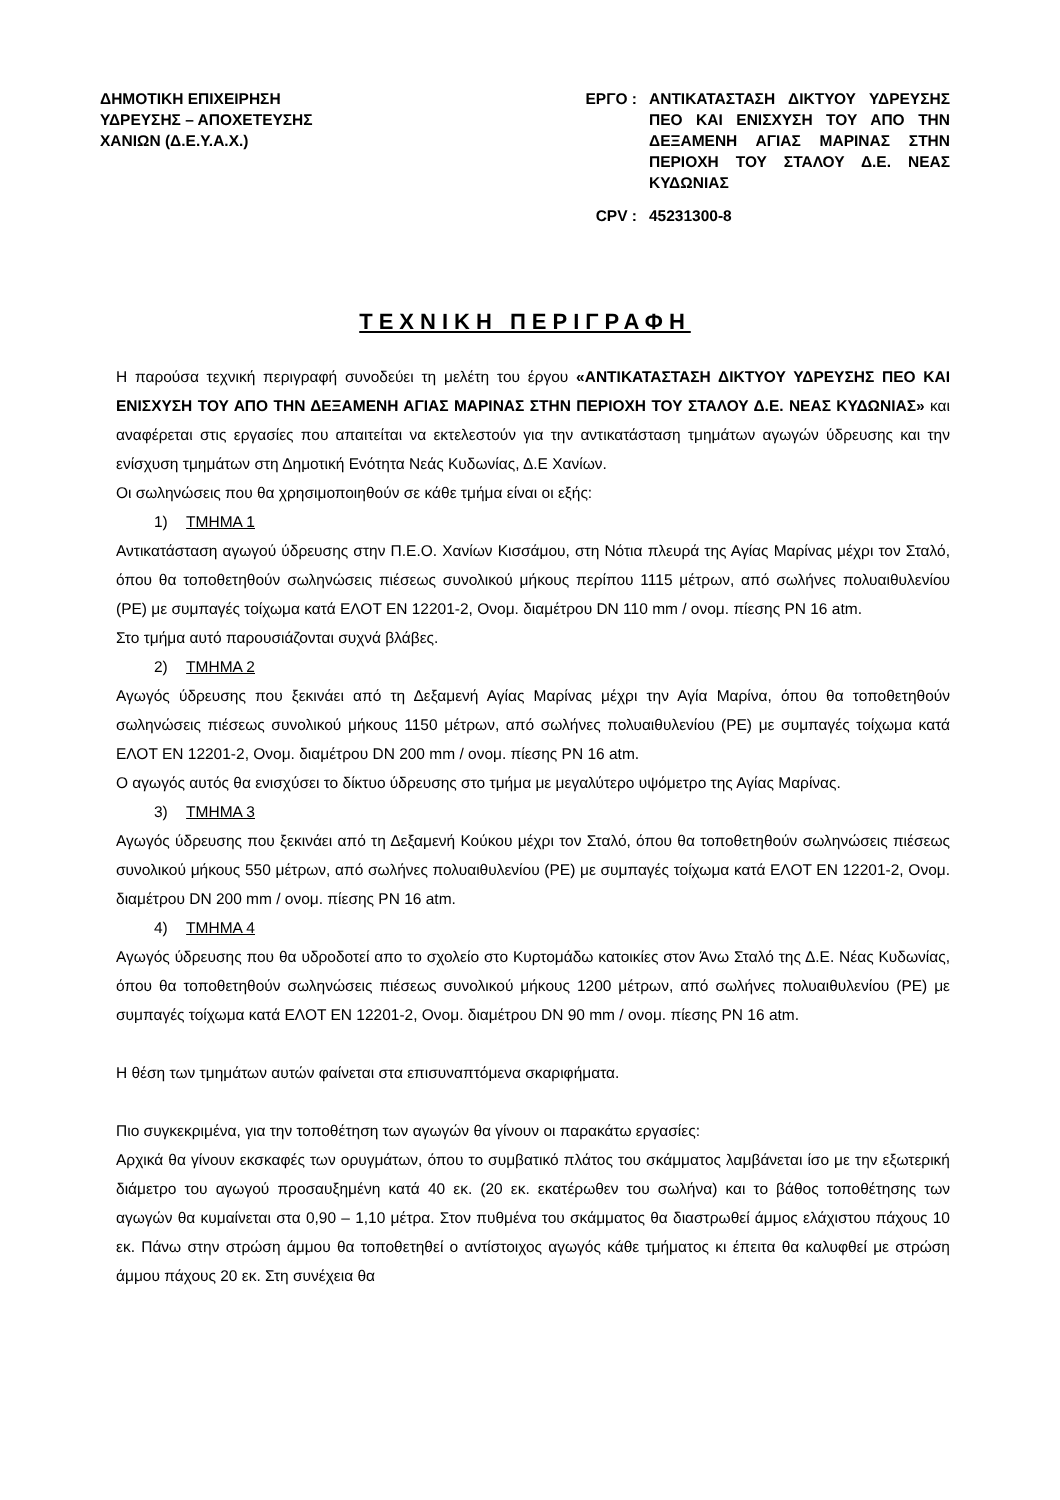ΔΗΜΟΤΙΚΗ ΕΠΙΧΕΙΡΗΣΗ
ΥΔΡΕΥΣΗΣ – ΑΠΟΧΕΤΕΥΣΗΣ
ΧΑΝΙΩΝ (Δ.Ε.Υ.Α.Χ.)
ΕΡΓΟ : ΑΝΤΙΚΑΤΑΣΤΑΣΗ ΔΙΚΤΥΟΥ ΥΔΡΕΥΣΗΣ ΠΕΟ ΚΑΙ ΕΝΙΣΧΥΣΗ ΤΟΥ ΑΠΟ ΤΗΝ ΔΕΞΑΜΕΝΗ ΑΓΙΑΣ ΜΑΡΙΝΑΣ ΣΤΗΝ ΠΕΡΙΟΧΗ ΤΟΥ ΣΤΑΛΟΥ Δ.Ε. ΝΕΑΣ ΚΥΔΩΝΙΑΣ
CPV : 45231300-8
ΤΕΧΝΙΚΗ ΠΕΡΙΓΡΑΦΗ
Η παρούσα τεχνική περιγραφή συνοδεύει τη μελέτη του έργου «ΑΝΤΙΚΑΤΑΣΤΑΣΗ ΔΙΚΤΥΟΥ ΥΔΡΕΥΣΗΣ ΠΕΟ ΚΑΙ ΕΝΙΣΧΥΣΗ ΤΟΥ ΑΠΟ ΤΗΝ ΔΕΞΑΜΕΝΗ ΑΓΙΑΣ ΜΑΡΙΝΑΣ ΣΤΗΝ ΠΕΡΙΟΧΗ ΤΟΥ ΣΤΑΛΟΥ Δ.Ε. ΝΕΑΣ ΚΥΔΩΝΙΑΣ» και αναφέρεται στις εργασίες που απαιτείται να εκτελεστούν για την αντικατάσταση τμημάτων αγωγών ύδρευσης και την ενίσχυση τμημάτων στη Δημοτική Ενότητα Νεάς Κυδωνίας, Δ.Ε Χανίων.
Οι σωληνώσεις που θα χρησιμοποιηθούν σε κάθε τμήμα είναι οι εξής:
1) ΤΜΗΜΑ 1
Αντικατάσταση αγωγού ύδρευσης στην Π.Ε.Ο. Χανίων Κισσάμου, στη Νότια πλευρά της Αγίας Μαρίνας μέχρι τον Σταλό, όπου θα τοποθετηθούν σωληνώσεις πιέσεως συνολικού μήκους περίπου 1115 μέτρων, από σωλήνες πολυαιθυλενίου (PE) με συμπαγές τοίχωμα κατά ΕΛΟΤ ΕΝ 12201-2, Ονομ. διαμέτρου DN 110 mm / ονομ. πίεσης PN 16 atm.
Στο τμήμα αυτό παρουσιάζονται συχνά βλάβες.
2) ΤΜΗΜΑ 2
Αγωγός ύδρευσης που ξεκινάει από τη Δεξαμενή Αγίας Μαρίνας μέχρι την Αγία Μαρίνα, όπου θα τοποθετηθούν σωληνώσεις πιέσεως συνολικού μήκους 1150 μέτρων, από σωλήνες πολυαιθυλενίου (PE) με συμπαγές τοίχωμα κατά ΕΛΟΤ ΕΝ 12201-2, Ονομ. διαμέτρου DN 200 mm / ονομ. πίεσης PN 16 atm.
Ο αγωγός αυτός θα ενισχύσει το δίκτυο ύδρευσης στο τμήμα με μεγαλύτερο υψόμετρο της Αγίας Μαρίνας.
3) ΤΜΗΜΑ 3
Αγωγός ύδρευσης που ξεκινάει από τη Δεξαμενή Κούκου μέχρι τον Σταλό, όπου θα τοποθετηθούν σωληνώσεις πιέσεως συνολικού μήκους 550 μέτρων, από σωλήνες πολυαιθυλενίου (PE) με συμπαγές τοίχωμα κατά ΕΛΟΤ ΕΝ 12201-2, Ονομ. διαμέτρου DN 200 mm / ονομ. πίεσης PN 16 atm.
4) ΤΜΗΜΑ 4
Αγωγός ύδρευσης που θα υδροδοτεί απο το σχολείο στο Κυρτομάδω κατοικίες στον Άνω Σταλό της Δ.Ε. Νέας Κυδωνίας, όπου θα τοποθετηθούν σωληνώσεις πιέσεως συνολικού μήκους 1200 μέτρων, από σωλήνες πολυαιθυλενίου (PE) με συμπαγές τοίχωμα κατά ΕΛΟΤ ΕΝ 12201-2, Ονομ. διαμέτρου DN 90 mm / ονομ. πίεσης PN 16 atm.
Η θέση των τμημάτων αυτών φαίνεται στα επισυναπτόμενα σκαριφήματα.
Πιο συγκεκριμένα, για την τοποθέτηση των αγωγών θα γίνουν οι παρακάτω εργασίες:
Αρχικά θα γίνουν εκσκαφές των ορυγμάτων, όπου το συμβατικό πλάτος του σκάμματος λαμβάνεται ίσο με την εξωτερική διάμετρο του αγωγού προσαυξημένη κατά 40 εκ. (20 εκ. εκατέρωθεν του σωλήνα) και το βάθος τοποθέτησης των αγωγών θα κυμαίνεται στα 0,90 – 1,10 μέτρα. Στον πυθμένα του σκάμματος θα διαστρωθεί άμμος ελάχιστου πάχους 10 εκ. Πάνω στην στρώση άμμου θα τοποθετηθεί ο αντίστοιχος αγωγός κάθε τμήματος κι έπειτα θα καλυφθεί με στρώση άμμου πάχους 20 εκ. Στη συνέχεια θα